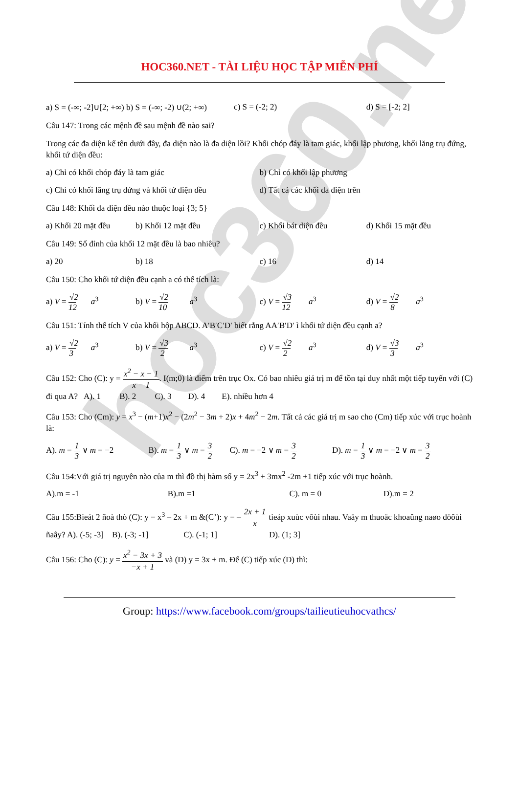hoc360.net
HOC360.NET - TÀI LIỆU HỌC TẬP MIỄN PHÍ
a) S = (-∞; -2]∪[2; +∞) b) S = (-∞; -2) ∪(2; +∞) c) S = (-2; 2) d) S = [-2; 2]
Câu 147: Trong các mệnh đề sau mệnh đề nào sai?
Trong các đa diện kể tên dưới đây, đa diện nào là đa diện lồi? Khối chóp đáy là tam giác, khối lập phương, khối lăng trụ đứng, khối tứ diện đều:
a) Chỉ có khối chóp đáy là tam giác b) Chỉ có khối lập phương
c) Chỉ có khối lăng trụ đứng và khối tứ diện đều d) Tất cả các khối đa diện trên
Câu 148: Khối đa diện đều nào thuộc loại {3; 5}
a) Khối 20 mặt đều b) Khối 12 mặt đều c) Khối bát diện đều d) Khối 15 mặt đều
Câu 149: Số đỉnh của khối 12 mặt đều là bao nhiêu?
a) 20 b) 18 c) 16 d) 14
Câu 150: Cho khối tứ diện đều cạnh a có thể tích là:
a) V = √2 12 a<sup>3</sup> b) V = √2 10 a<sup>3</sup> c) V = √3 12 a<sup>3</sup> d) V = √2 8 a<sup>3</sup>
Câu 151: Tính thể tích V của khối hộp ABCD. A′B′C′D′ biết rằng AA′B′D′ ì khối tứ diện đều cạnh a?
a) V = √2 3 a<sup>3</sup> b) V = √3 2 a<sup>3</sup> c) V = √2 2 a<sup>3</sup> d) V = √3 3 a<sup>3</sup>
Câu 152: Cho (C): y = x<sup>2</sup> − x − 1 x − 1. I(m;0) là điểm trên trục Ox. Có bao nhiêu giá trị m để tồn tại duy nhất một tiếp tuyến với (C) đi qua A? A). 1 B). 2 C). 3 D). 4 E). nhiều hơn 4
Câu 153: Cho (Cm): y = x<sup>3</sup> − (m+1)x<sup>2</sup> − (2m<sup>2</sup> − 3m + 2)x + 4m<sup>2</sup> − 2m. Tất cả các giá trị m sao cho (Cm) tiếp xúc với trục hoành là:
A). m = 1 3 ∨ m = −2 B). m = 1 3 ∨ m = 3 2 C). m = −2 ∨ m = 3 2 D). m = 1 3 ∨ m = −2 ∨ m = 3 2
Câu 154:Với giá trị nguyên nào của m thì đồ thị hàm số y = 2x<sup>3</sup> + 3mx<sup>2</sup> -2m +1 tiếp xúc với trục hoành.
A).m = -1 B).m =1 C). m = 0 D).m = 2
Câu 155:Bieát 2 ñoà thò (C): y = x<sup>3</sup> – 2x + m &(C’): y = – 2x + 1 x tieáp xuùc vôùi nhau. Vaäy m thuoäc khoaûng naøo döôùi ñaây? A). (-5; -3] B). (-3; -1] C). (-1; 1] D). (1; 3]
Câu 156: Cho (C): y = x<sup>2</sup> − 3x + 3 −x + 1 và (D) y = 3x + m. Để (C) tiếp xúc (D) thì:
Group: https://www.facebook.com/groups/tailieutieuhocvathcs/